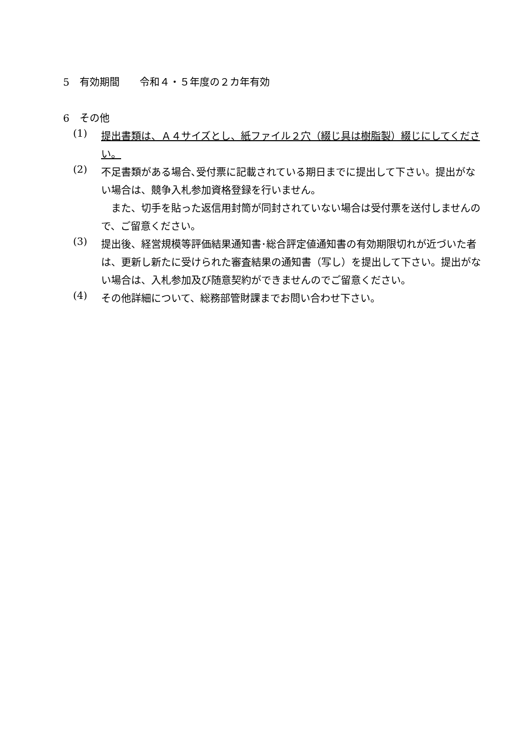5　有効期間　　令和４・５年度の２カ年有効
6　その他
(1)
提出書類は、Ａ４サイズとし、紙ファイル２穴（綴じ具は樹脂製）綴じにしてください。
(2)
不足書類がある場合､受付票に記載されている期日までに提出して下さい。提出がない場合は、競争入札参加資格登録を行いません。
　また、切手を貼った返信用封筒が同封されていない場合は受付票を送付しませんので、ご留意ください。
(3)
提出後、経営規模等評価結果通知書･総合評定値通知書の有効期限切れが近づいた者は、更新し新たに受けられた審査結果の通知書（写し）を提出して下さい。提出がない場合は、入札参加及び随意契約ができませんのでご留意ください。
(4)
その他詳細について、総務部管財課までお問い合わせ下さい。